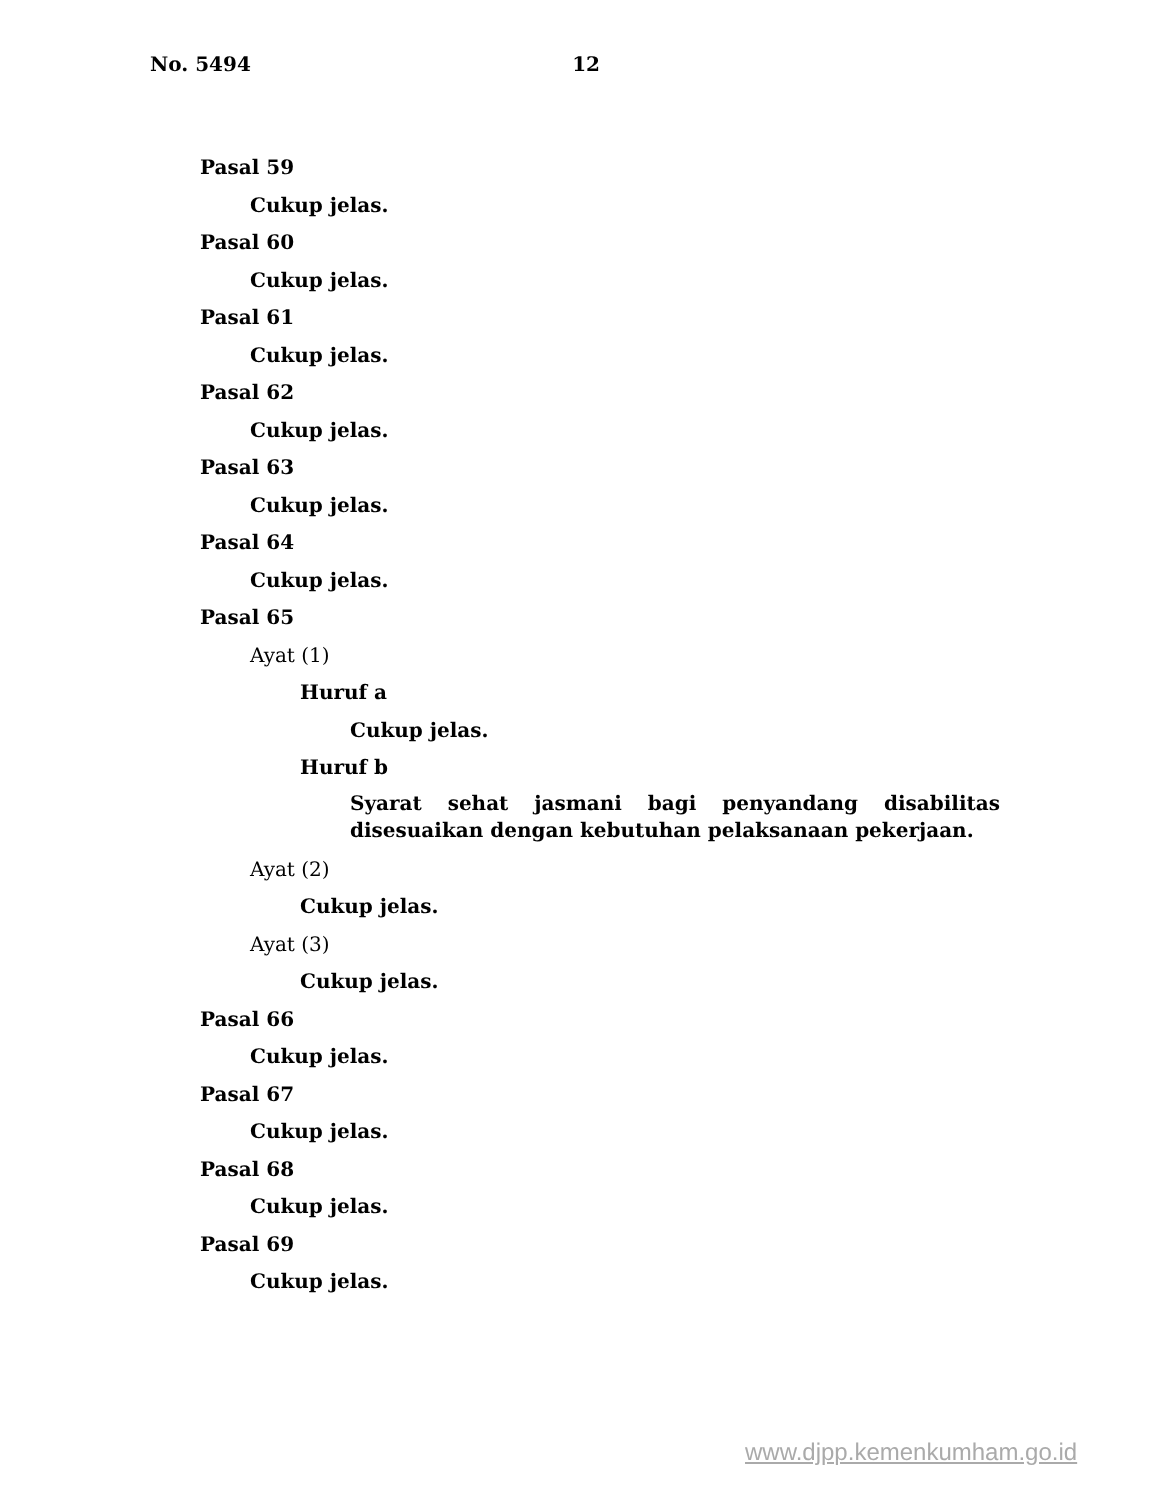No. 5494 12
Pasal 59
Cukup jelas.
Pasal 60
Cukup jelas.
Pasal 61
Cukup jelas.
Pasal 62
Cukup jelas.
Pasal 63
Cukup jelas.
Pasal 64
Cukup jelas.
Pasal 65
Ayat (1)
Huruf a
Cukup jelas.
Huruf b
Syarat sehat jasmani bagi penyandang disabilitas disesuaikan dengan kebutuhan pelaksanaan pekerjaan.
Ayat (2)
Cukup jelas.
Ayat (3)
Cukup jelas.
Pasal 66
Cukup jelas.
Pasal 67
Cukup jelas.
Pasal 68
Cukup jelas.
Pasal 69
Cukup jelas.
www.djpp.kemenkumham.go.id